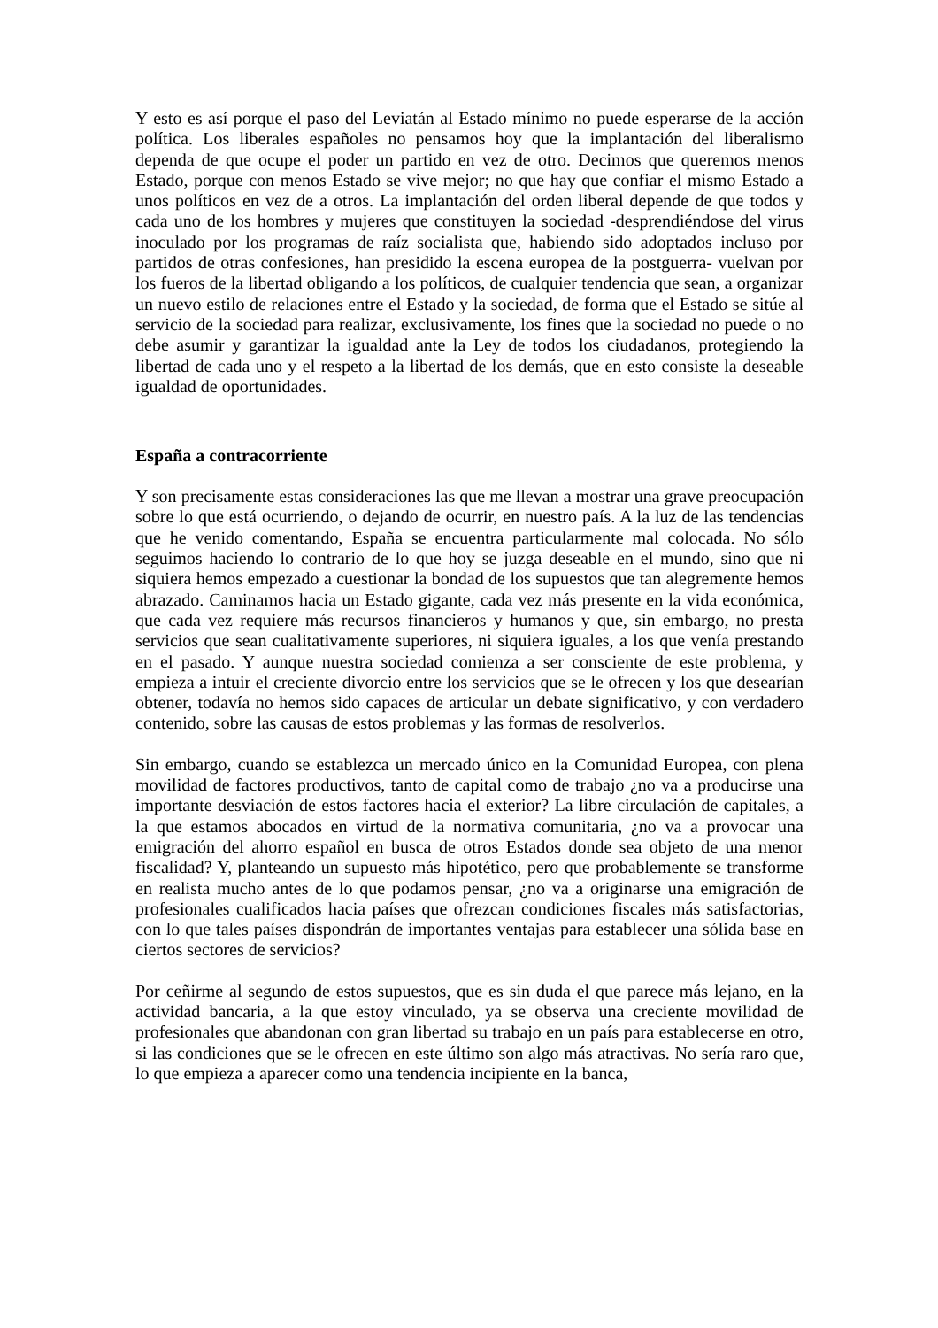Y esto es así porque el paso del Leviatán al Estado mínimo no puede esperarse de la acción política. Los liberales españoles no pensamos hoy que la implantación del liberalismo dependa de que ocupe el poder un partido en vez de otro. Decimos que queremos menos Estado, porque con menos Estado se vive mejor; no que hay que confiar el mismo Estado a unos políticos en vez de a otros. La implantación del orden liberal depende de que todos y cada uno de los hombres y mujeres que constituyen la sociedad -desprendiéndose del virus inoculado por los programas de raíz socialista que, habiendo sido adoptados incluso por partidos de otras confesiones, han presidido la escena europea de la postguerra- vuelvan por los fueros de la libertad obligando a los políticos, de cualquier tendencia que sean, a organizar un nuevo estilo de relaciones entre el Estado y la sociedad, de forma que el Estado se sitúe al servicio de la sociedad para realizar, exclusivamente, los fines que la sociedad no puede o no debe asumir y garantizar la igualdad ante la Ley de todos los ciudadanos, protegiendo la libertad de cada uno y el respeto a la libertad de los demás, que en esto consiste la deseable igualdad de oportunidades.
España a contracorriente
Y son precisamente estas consideraciones las que me llevan a mostrar una grave preocupación sobre lo que está ocurriendo, o dejando de ocurrir, en nuestro país. A la luz de las tendencias que he venido comentando, España se encuentra particularmente mal colocada. No sólo seguimos haciendo lo contrario de lo que hoy se juzga deseable en el mundo, sino que ni siquiera hemos empezado a cuestionar la bondad de los supuestos que tan alegremente hemos abrazado. Caminamos hacia un Estado gigante, cada vez más presente en la vida económica, que cada vez requiere más recursos financieros y humanos y que, sin embargo, no presta servicios que sean cualitativamente superiores, ni siquiera iguales, a los que venía prestando en el pasado. Y aunque nuestra sociedad comienza a ser consciente de este problema, y empieza a intuir el creciente divorcio entre los servicios que se le ofrecen y los que desearían obtener, todavía no hemos sido capaces de articular un debate significativo, y con verdadero contenido, sobre las causas de estos problemas y las formas de resolverlos.
Sin embargo, cuando se establezca un mercado único en la Comunidad Europea, con plena movilidad de factores productivos, tanto de capital como de trabajo ¿no va a producirse una importante desviación de estos factores hacia el exterior? La libre circulación de capitales, a la que estamos abocados en virtud de la normativa comunitaria, ¿no va a provocar una emigración del ahorro español en busca de otros Estados donde sea objeto de una menor fiscalidad? Y, planteando un supuesto más hipotético, pero que probablemente se transforme en realista mucho antes de lo que podamos pensar, ¿no va a originarse una emigración de profesionales cualificados hacia países que ofrezcan condiciones fiscales más satisfactorias, con lo que tales países dispondrán de importantes ventajas para establecer una sólida base en ciertos sectores de servicios?
Por ceñirme al segundo de estos supuestos, que es sin duda el que parece más lejano, en la actividad bancaria, a la que estoy vinculado, ya se observa una creciente movilidad de profesionales que abandonan con gran libertad su trabajo en un país para establecerse en otro, si las condiciones que se le ofrecen en este último son algo más atractivas. No sería raro que, lo que empieza a aparecer como una tendencia incipiente en la banca,